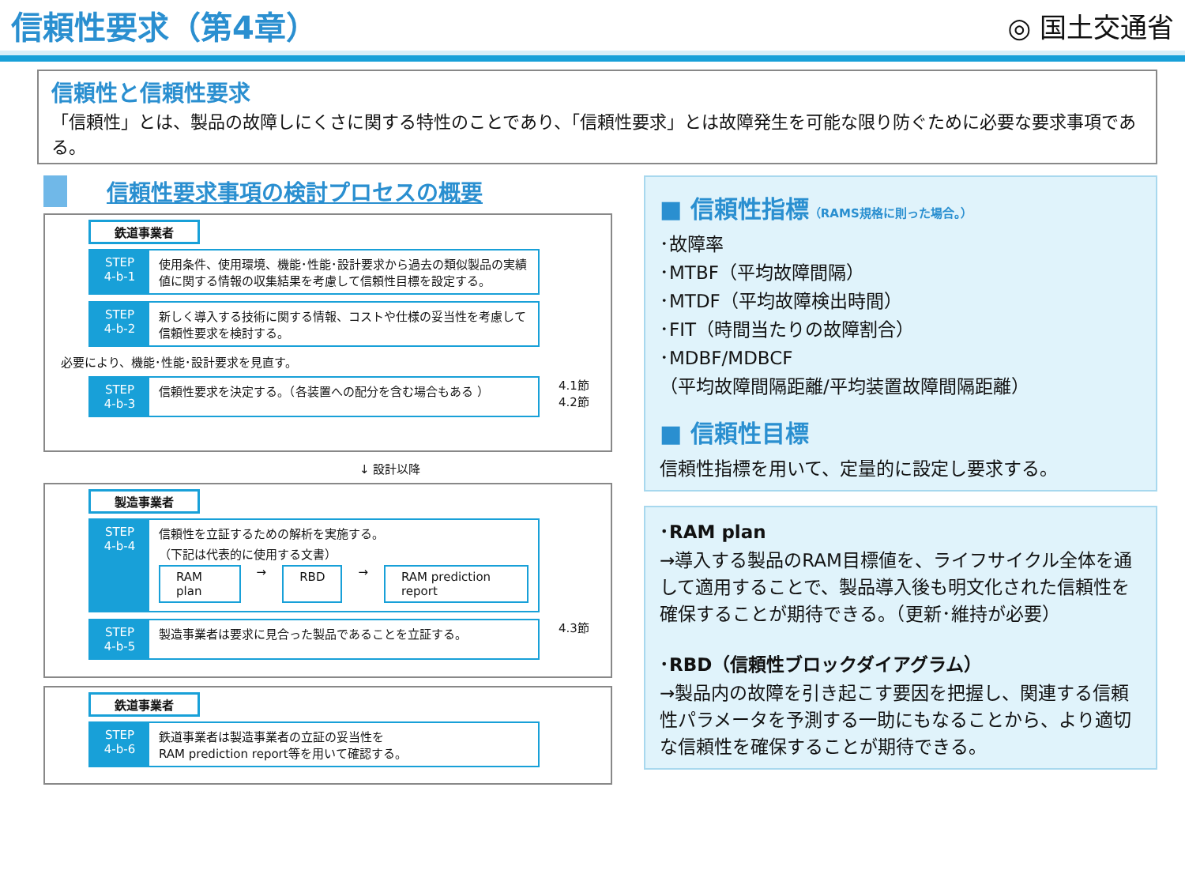信頼性要求（第4章）
◎ 国土交通省
信頼性と信頼性要求
「信頼性」とは、製品の故障しにくさに関する特性のことであり、「信頼性要求」とは故障発生を可能な限り防ぐために必要な要求事項である。
信頼性要求事項の検討プロセスの概要
鉄道事業者
STEP
4-b-1
使用条件、使用環境、機能･性能･設計要求から過去の類似製品の実績値に関する情報の収集結果を考慮して信頼性目標を設定する。
STEP
4-b-2
新しく導入する技術に関する情報、コストや仕様の妥当性を考慮して信頼性要求を検討する。
必要により、機能･性能･設計要求を見直す。
STEP
4-b-3
信頼性要求を決定する。（各装置への配分を含む場合もある ）
4.1節 4.2節
↓ 設計以降
製造事業者
STEP
4-b-4
信頼性を立証するための解析を実施する。
（下記は代表的に使用する文書）
RAM plan → RBD → RAM prediction report
STEP
4-b-5
製造事業者は要求に見合った製品であることを立証する。
4.3節
鉄道事業者
STEP
4-b-6
鉄道事業者は製造事業者の立証の妥当性を
RAM prediction report等を用いて確認する。
■ 信頼性指標（RAMS規格に則った場合。）
･故障率
･MTBF（平均故障間隔）
･MTDF（平均故障検出時間）
･FIT（時間当たりの故障割合）
･MDBF/MDBCF
（平均故障間隔距離/平均装置故障間隔距離）
■ 信頼性目標
信頼性指標を用いて、定量的に設定し要求する。
･RAM plan
→導入する製品のRAM目標値を、ライフサイクル全体を通して適用することで、製品導入後も明文化された信頼性を確保することが期待できる。（更新･維持が必要）
･RBD（信頼性ブロックダイアグラム）
→製品内の故障を引き起こす要因を把握し、関連する信頼性パラメータを予測する一助にもなることから、より適切な信頼性を確保することが期待できる。